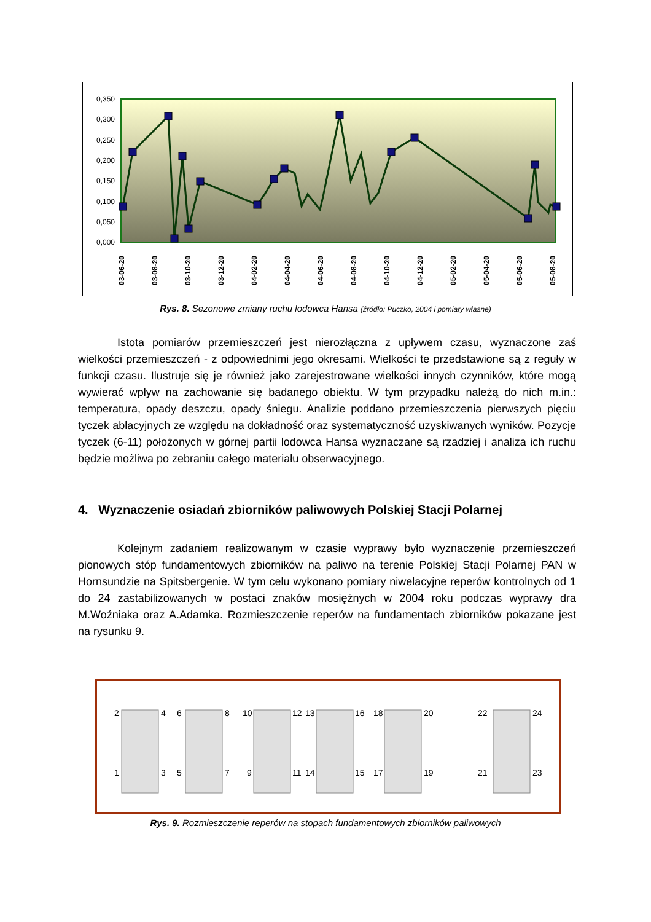0,350
0,300
0,250
0,200
0,150
0,100
0,050
0,000
03-06-20
03-08-20
03-10-20
03-12-20
04-02-20
04-04-20
04-06-20
04-08-20
04-10-20
04-12-20
05-02-20
05-04-20
05-06-20
05-08-20
Rys. 8. Sezonowe zmiany ruchu lodowca Hansa (źródło: Puczko, 2004 i pomiary własne)
Istota pomiarów przemieszczeń jest nierozłączna z upływem czasu, wyznaczone zaś wielkości przemieszczeń - z odpowiednimi jego okresami. Wielkości te przedstawione są z reguły w funkcji czasu. Ilustruje się je również jako zarejestrowane wielkości innych czynników, które mogą wywierać wpływ na zachowanie się badanego obiektu. W tym przypadku należą do nich m.in.: temperatura, opady deszczu, opady śniegu. Analizie poddano przemieszczenia pierwszych pięciu tyczek ablacyjnych ze względu na dokładność oraz systematyczność uzyskiwanych wyników. Pozycje tyczek (6-11) położonych w górnej partii lodowca Hansa wyznaczane są rzadziej i analiza ich ruchu będzie możliwa po zebraniu całego materiału obserwacyjnego.
4. Wyznaczenie osiadań zbiorników paliwowych Polskiej Stacji Polarnej
Kolejnym zadaniem realizowanym w czasie wyprawy było wyznaczenie przemieszczeń pionowych stóp fundamentowych zbiorników na paliwo na terenie Polskiej Stacji Polarnej PAN w Hornsundzie na Spitsbergenie. W tym celu wykonano pomiary niwelacyjne reperów kontrolnych od 1 do 24 zastabilizowanych w postaci znaków mosiężnych w 2004 roku podczas wyprawy dra M.Woźniaka oraz A.Adamka. Rozmieszczenie reperów na fundamentach zbiorników pokazane jest na rysunku 9.
2
4
1
3
6
8
5
7
10
12
9
11
13
16
14
15
18
20
17
19
22
24
21
23
Rys. 9. Rozmieszczenie reperów na stopach fundamentowych zbiorników paliwowych